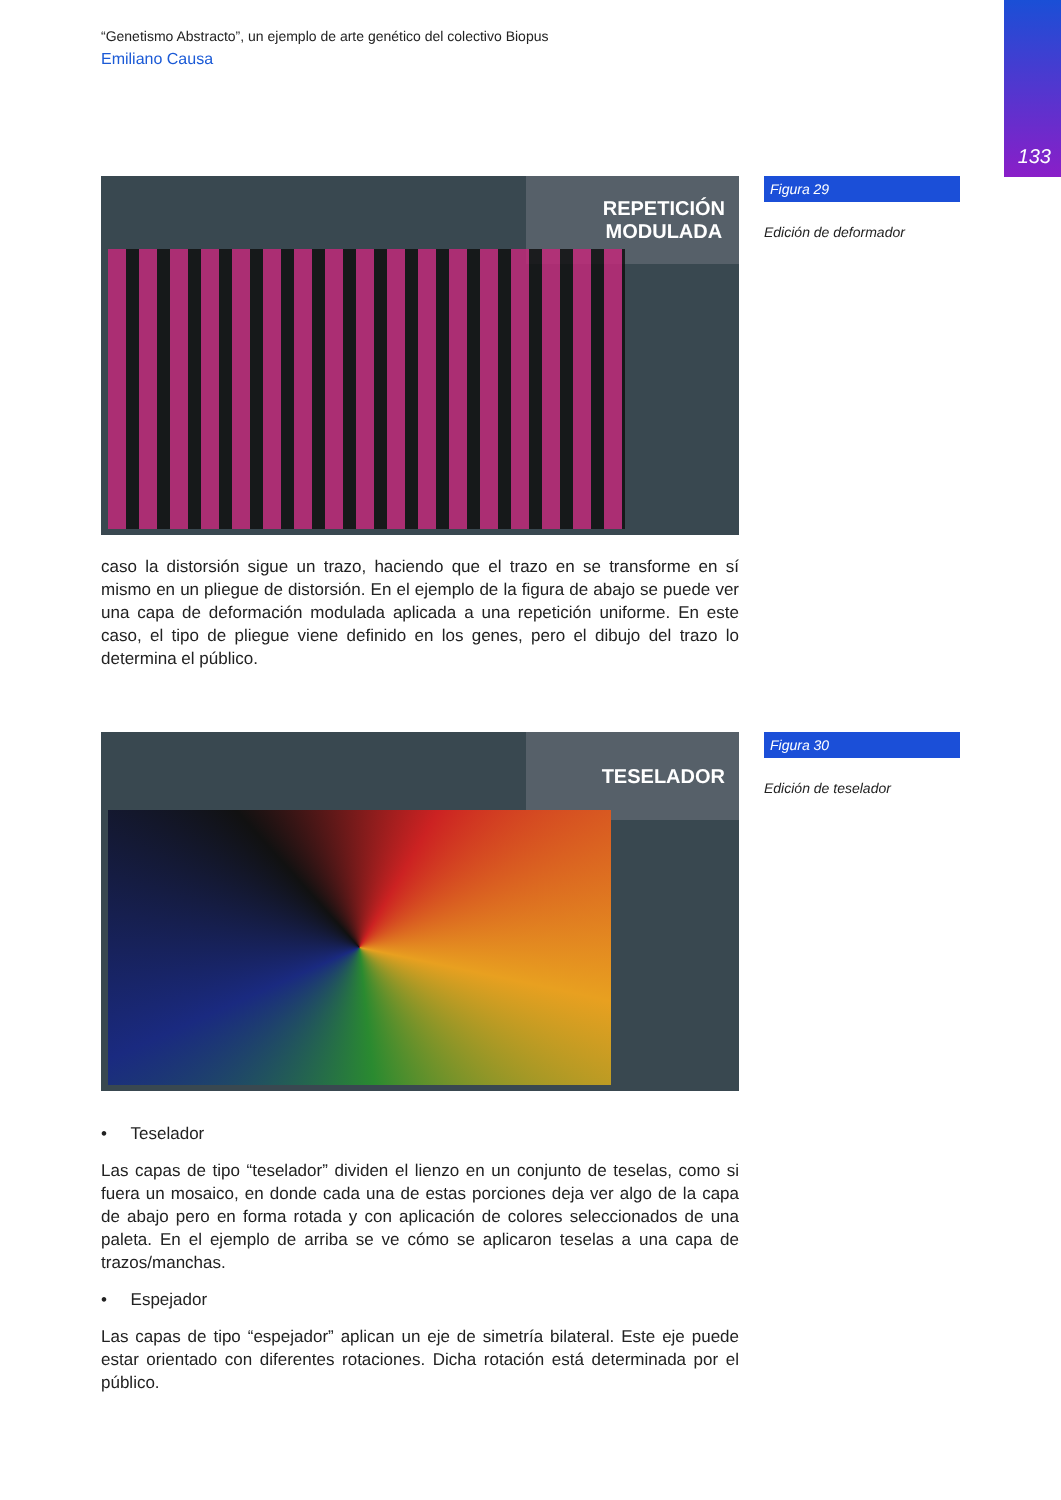133
“Genetismo Abstracto”, un ejemplo de arte genético del colectivo Biopus
Emiliano Causa
REPETICIÓN
MODULADA
Figura 29
Edición de deformador
caso la distorsión sigue un trazo, haciendo que el trazo en se transforme en sí mismo en un pliegue de distorsión. En el ejemplo de la figura de abajo se puede ver una capa de deformación modulada aplicada a una repetición uniforme. En este caso, el tipo de pliegue viene definido en los genes, pero el dibujo del trazo lo determina el público.
TESELADOR
Figura 30
Edición de teselador
• Teselador
Las capas de tipo “teselador” dividen el lienzo en un conjunto de teselas, como si fuera un mosaico, en donde cada una de estas porciones deja ver algo de la capa de abajo pero en forma rotada y con aplicación de colores seleccionados de una paleta. En el ejemplo de arriba se ve cómo se aplicaron teselas a una capa de trazos/manchas.
• Espejador
Las capas de tipo “espejador” aplican un eje de simetría bilateral. Este eje puede estar orientado con diferentes rotaciones. Dicha rotación está determinada por el público.